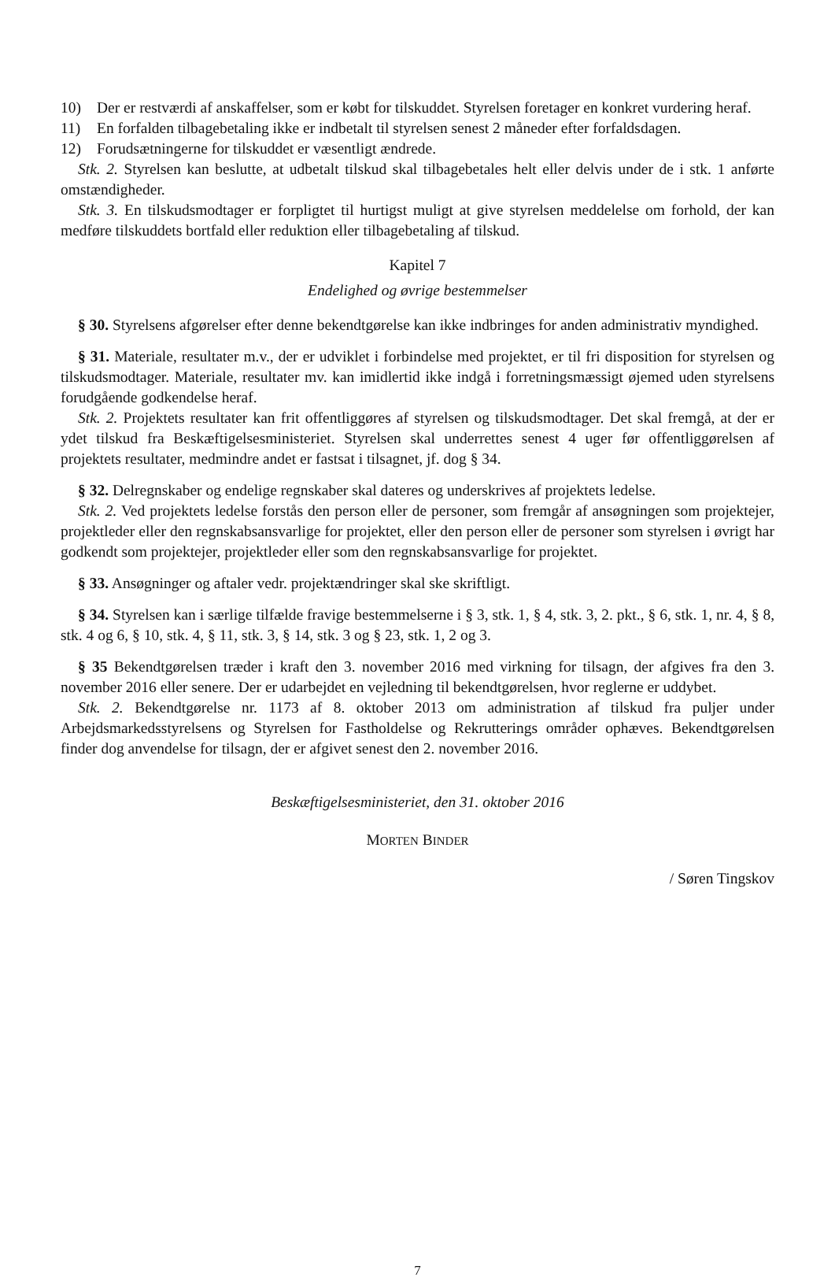10) Der er restværdi af anskaffelser, som er købt for tilskuddet. Styrelsen foretager en konkret vurdering heraf.
11) En forfalden tilbagebetaling ikke er indbetalt til styrelsen senest 2 måneder efter forfaldsdagen.
12) Forudsætningerne for tilskuddet er væsentligt ændrede.
Stk. 2. Styrelsen kan beslutte, at udbetalt tilskud skal tilbagebetales helt eller delvis under de i stk. 1 anførte omstændigheder.
Stk. 3. En tilskudsmodtager er forpligtet til hurtigst muligt at give styrelsen meddelelse om forhold, der kan medføre tilskuddets bortfald eller reduktion eller tilbagebetaling af tilskud.
Kapitel 7
Endelighed og øvrige bestemmelser
§ 30. Styrelsens afgørelser efter denne bekendtgørelse kan ikke indbringes for anden administrativ myndighed.
§ 31. Materiale, resultater m.v., der er udviklet i forbindelse med projektet, er til fri disposition for styrelsen og tilskudsmodtager. Materiale, resultater mv. kan imidlertid ikke indgå i forretningsmæssigt øjemed uden styrelsens forudgående godkendelse heraf.
Stk. 2. Projektets resultater kan frit offentliggøres af styrelsen og tilskudsmodtager. Det skal fremgå, at der er ydet tilskud fra Beskæftigelsesministeriet. Styrelsen skal underrettes senest 4 uger før offentliggørelsen af projektets resultater, medmindre andet er fastsat i tilsagnet, jf. dog § 34.
§ 32. Delregnskaber og endelige regnskaber skal dateres og underskrives af projektets ledelse.
Stk. 2. Ved projektets ledelse forstås den person eller de personer, som fremgår af ansøgningen som projektejer, projektleder eller den regnskabsansvarlige for projektet, eller den person eller de personer som styrelsen i øvrigt har godkendt som projektejer, projektleder eller som den regnskabsansvarlige for projektet.
§ 33. Ansøgninger og aftaler vedr. projektændringer skal ske skriftligt.
§ 34. Styrelsen kan i særlige tilfælde fravige bestemmelserne i § 3, stk. 1, § 4, stk. 3, 2. pkt., § 6, stk. 1, nr. 4, § 8, stk. 4 og 6, § 10, stk. 4, § 11, stk. 3, § 14, stk. 3 og § 23, stk. 1, 2 og 3.
§ 35 Bekendtgørelsen træder i kraft den 3. november 2016 med virkning for tilsagn, der afgives fra den 3. november 2016 eller senere. Der er udarbejdet en vejledning til bekendtgørelsen, hvor reglerne er uddybet.
Stk. 2. Bekendtgørelse nr. 1173 af 8. oktober 2013 om administration af tilskud fra puljer under Arbejdsmarkedsstyrelsens og Styrelsen for Fastholdelse og Rekrutterings områder ophæves. Bekendtgørelsen finder dog anvendelse for tilsagn, der er afgivet senest den 2. november 2016.
Beskæftigelsesministeriet, den 31. oktober 2016
MORTEN BINDER
/ Søren Tingskov
7